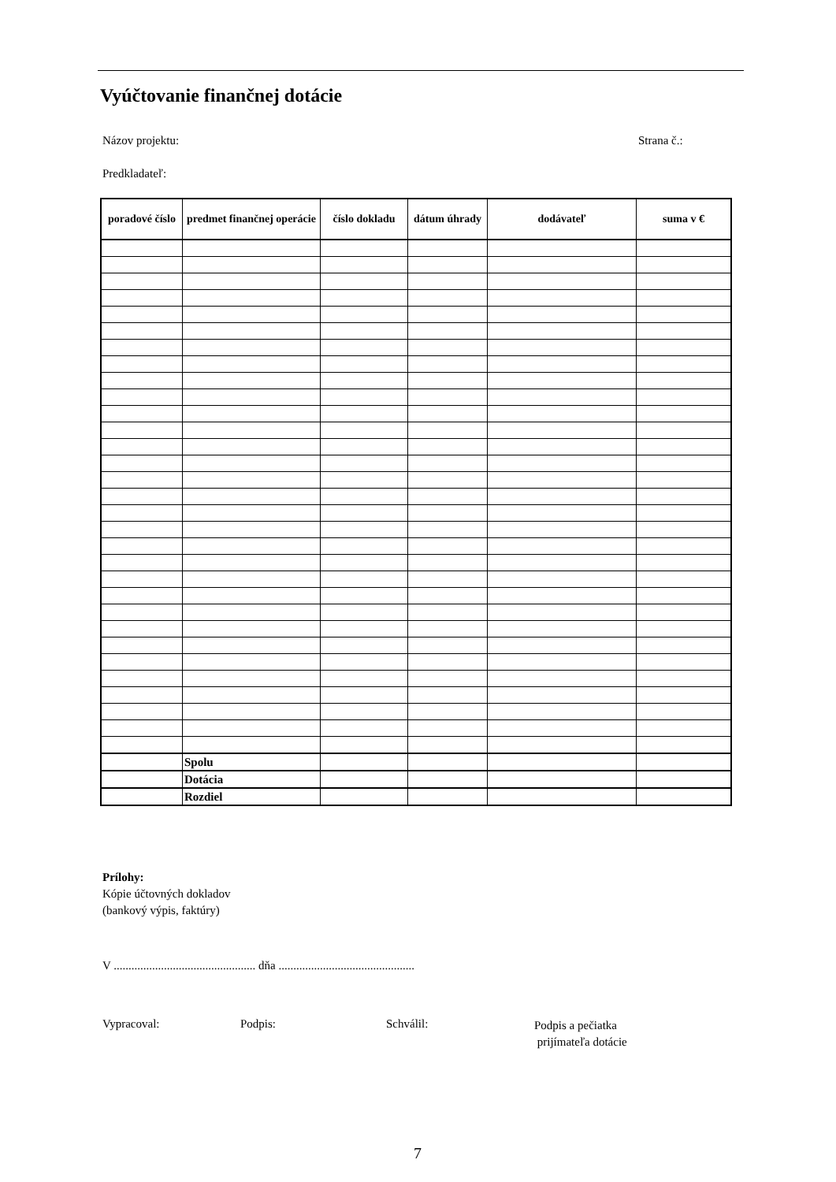Vyúčtovanie finančnej dotácie
Názov projektu: Strana č.:
Predkladateľ:
| poradové číslo | predmet finančnej operácie | číslo dokladu | dátum úhrady | dodávateľ | suma v € |
| --- | --- | --- | --- | --- | --- |
| | Spolu | | | | |
| | Dotácia | | | | |
| | Rozdiel | | | | |
Prílohy:
Kópie účtovných dokladov
(bankový výpis, faktúry)
V ................................................ dňa ..............................................
Vypracoval: Podpis: Schválil:
Podpis a pečiatka
prijímateľa dotácie
7